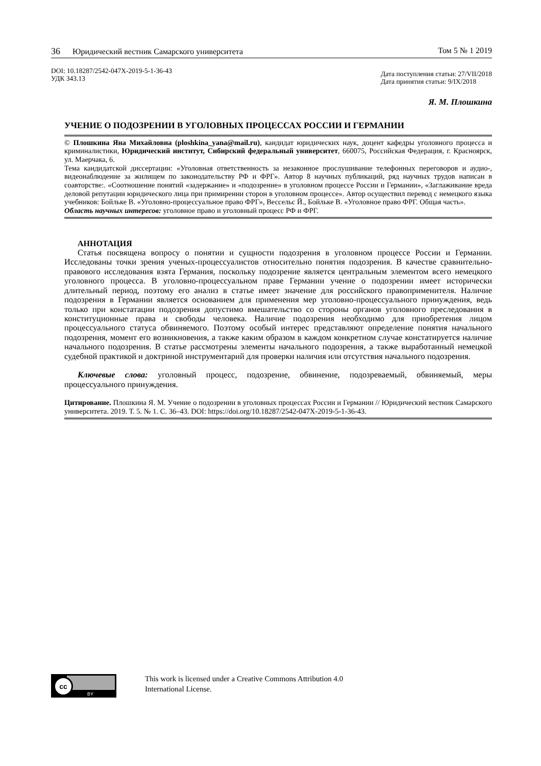36 Юридический вестник Самарского университета Том 5 № 1 2019
DOI: 10.18287/2542-047X-2019-5-1-36-43
УДК 343.13
Дата поступления статьи: 27/VII/2018
Дата принятия статьи: 9/IX/2018
Я. М. Плошкина
УЧЕНИЕ О ПОДОЗРЕНИИ В УГОЛОВНЫХ ПРОЦЕССАХ РОССИИ И ГЕРМАНИИ
© Плошкина Яна Михайловна (ploshkina_yana@mail.ru), кандидат юридических наук, доцент кафедры уголовного процесса и криминалистики, Юридический институт, Сибирский федеральный университет, 660075, Российская Федерация, г. Красноярск, ул. Маерчака, 6.
Тема кандидатской диссертации: «Уголовная ответственность за незаконное прослушивание телефонных переговоров и аудио-, видеонаблюдение за жилищем по законодательству РФ и ФРГ». Автор 8 научных публикаций, ряд научных трудов написан в соавторстве:. «Соотношение понятий «задержание» и «подозрение» в уголовном процессе России и Германии», «Заглаживание вреда деловой репутации юридического лица при примирении сторон в уголовном процессе». Автор осуществил перевод с немецкого языка учебников: Бойльке В. «Уголовно-процессуальное право ФРГ», Вессельс Й., Бойльке В. «Уголовное право ФРГ. Общая часть».
Область научных интересов: уголовное право и уголовный процесс РФ и ФРГ.
АННОТАЦИЯ
Статья посвящена вопросу о понятии и сущности подозрения в уголовном процессе России и Германии. Исследованы точки зрения ученых-процессуалистов относительно понятия подозрения. В качестве сравнительно-правового исследования взята Германия, поскольку подозрение является центральным элементом всего немецкого уголовного процесса. В уголовно-процессуальном праве Германии учение о подозрении имеет исторически длительный период, поэтому его анализ в статье имеет значение для российского правоприменителя. Наличие подозрения в Германии является основанием для применения мер уголовно-процессуального принуждения, ведь только при констатации подозрения допустимо вмешательство со стороны органов уголовного преследования в конституционные права и свободы человека. Наличие подозрения необходимо для приобретения лицом процессуального статуса обвиняемого. Поэтому особый интерес представляют определение понятия начального подозрения, момент его возникновения, а также каким образом в каждом конкретном случае констатируется наличие начального подозрения. В статье рассмотрены элементы начального подозрения, а также выработанный немецкой судебной практикой и доктриной инструментарий для проверки наличия или отсутствия начального подозрения.
Ключевые слова: уголовный процесс, подозрение, обвинение, подозреваемый, обвиняемый, меры процессуального принуждения.
Цитирование. Плошкина Я. М. Учение о подозрении в уголовных процессах России и Германии // Юридический вестник Самарского университета. 2019. Т. 5. № 1. С. 36–43. DOI: https://doi.org/10.18287/2542-047X-2019-5-1-36-43.
cc
BY
This work is licensed under a Creative Commons Attribution 4.0
International License.